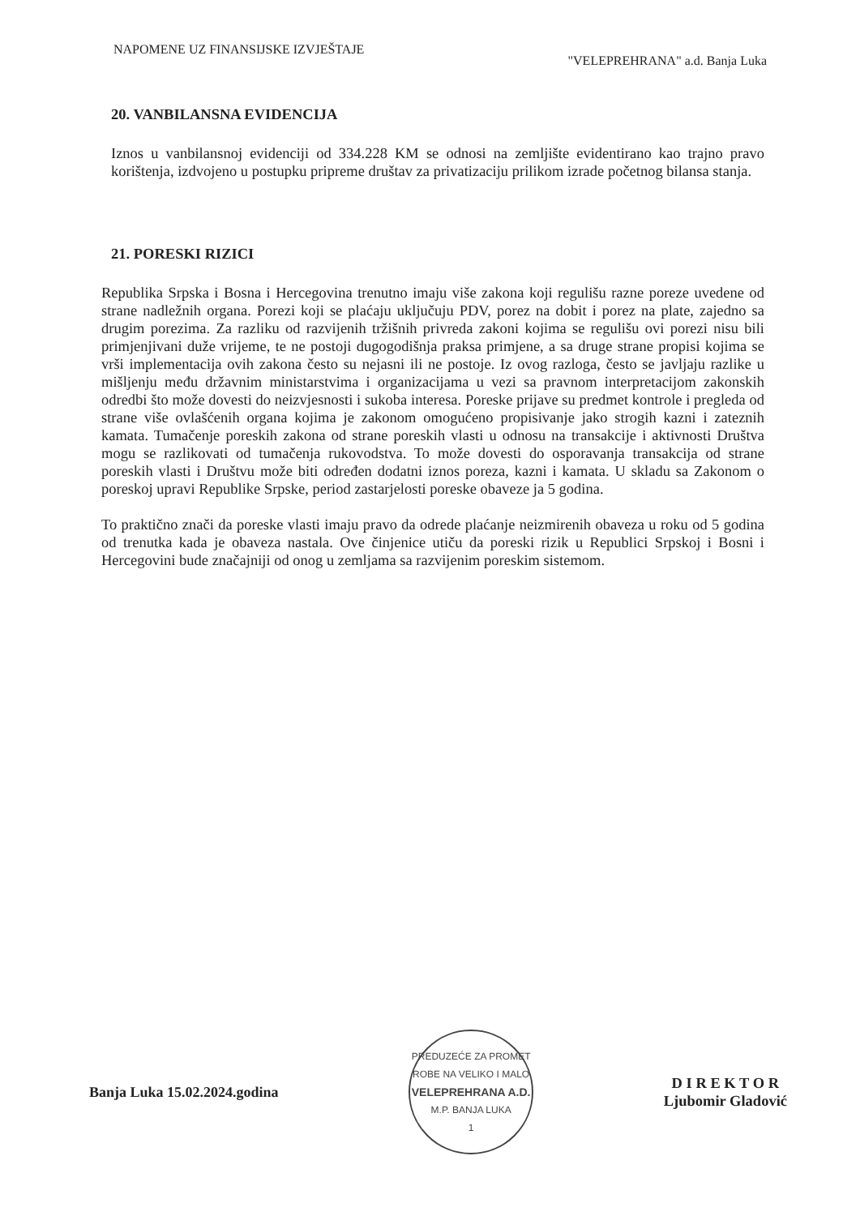NAPOMENE UZ FINANSIJSKE IZVJEŠTAJE
"VELEPREHRANA" a.d. Banja Luka
20. VANBILANSNA EVIDENCIJA
Iznos u vanbilansnoj evidenciji od 334.228 KM se odnosi na zemljište evidentirano kao trajno pravo korištenja, izdvojeno u postupku pripreme društav za privatizaciju prilikom izrade početnog bilansa stanja.
21. PORESKI RIZICI
Republika Srpska i Bosna i Hercegovina trenutno imaju više zakona koji regulišu razne poreze uvedene od strane nadležnih organa. Porezi koji se plaćaju uključuju PDV, porez na dobit i porez na plate, zajedno sa drugim porezima. Za razliku od razvijenih tržišnih privreda zakoni kojima se regulišu ovi porezi nisu bili primjenjivani duže vrijeme, te ne postoji dugogodišnja praksa primjene, a sa druge strane propisi kojima se vrši implementacija ovih zakona često su nejasni ili ne postoje. Iz ovog razloga, često se javljaju razlike u mišljenju među državnim ministarstvima i organizacijama u vezi sa pravnom interpretacijom zakonskih odredbi što može dovesti do neizvjesnosti i sukoba interesa. Poreske prijave su predmet kontrole i pregleda od strane više ovlašćenih organa kojima je zakonom omogućeno propisivanje jako strogih kazni i zateznih kamata. Tumačenje poreskih zakona od strane poreskih vlasti u odnosu na transakcije i aktivnosti Društva mogu se razlikovati od tumačenja rukovodstva. To može dovesti do osporavanja transakcija od strane poreskih vlasti i Društvu može biti određen dodatni iznos poreza, kazni i kamata. U skladu sa Zakonom o poreskoj upravi Republike Srpske, period zastarjelosti poreske obaveze ja 5 godina.
To praktično znači da poreske vlasti imaju pravo da odrede plaćanje neizmirenih obaveza u roku od 5 godina od trenutka kada je obaveza nastala. Ove činjenice utiču da poreski rizik u Republici Srpskoj i Bosni i Hercegovini bude značajniji od onog u zemljama sa razvijenim poreskim sistemom.
Banja Luka 15.02.2024.godina
PREDUZEĆE ZA PROMET ROBE NA VELIKO I MALO
VELEPREHRANA A.D.
M.P. BANJA LUKA
1
D I R E K T O R
Ljubomir Gladović